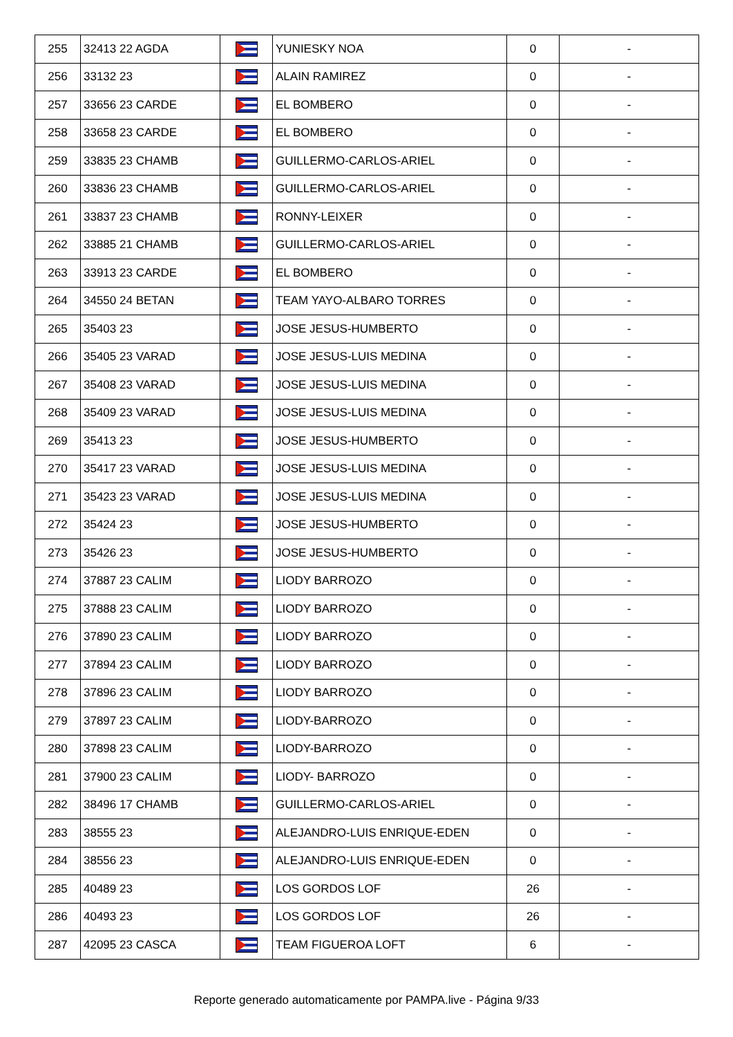| 255 | 32413 22 AGDA | | YUNIESKY NOA | 0 | - |
| 256 | 33132 23 | | ALAIN RAMIREZ | 0 | - |
| 257 | 33656 23 CARDE | | EL BOMBERO | 0 | - |
| 258 | 33658 23 CARDE | | EL BOMBERO | 0 | - |
| 259 | 33835 23 CHAMB | | GUILLERMO-CARLOS-ARIEL | 0 | - |
| 260 | 33836 23 CHAMB | | GUILLERMO-CARLOS-ARIEL | 0 | - |
| 261 | 33837 23 CHAMB | | RONNY-LEIXER | 0 | - |
| 262 | 33885 21 CHAMB | | GUILLERMO-CARLOS-ARIEL | 0 | - |
| 263 | 33913 23 CARDE | | EL BOMBERO | 0 | - |
| 264 | 34550 24 BETAN | | TEAM YAYO-ALBARO TORRES | 0 | - |
| 265 | 35403 23 | | JOSE JESUS-HUMBERTO | 0 | - |
| 266 | 35405 23 VARAD | | JOSE JESUS-LUIS MEDINA | 0 | - |
| 267 | 35408 23 VARAD | | JOSE JESUS-LUIS MEDINA | 0 | - |
| 268 | 35409 23 VARAD | | JOSE JESUS-LUIS MEDINA | 0 | - |
| 269 | 35413 23 | | JOSE JESUS-HUMBERTO | 0 | - |
| 270 | 35417 23 VARAD | | JOSE JESUS-LUIS MEDINA | 0 | - |
| 271 | 35423 23 VARAD | | JOSE JESUS-LUIS MEDINA | 0 | - |
| 272 | 35424 23 | | JOSE JESUS-HUMBERTO | 0 | - |
| 273 | 35426 23 | | JOSE JESUS-HUMBERTO | 0 | - |
| 274 | 37887 23 CALIM | | LIODY BARROZO | 0 | - |
| 275 | 37888 23 CALIM | | LIODY BARROZO | 0 | - |
| 276 | 37890 23 CALIM | | LIODY BARROZO | 0 | - |
| 277 | 37894 23 CALIM | | LIODY BARROZO | 0 | - |
| 278 | 37896 23 CALIM | | LIODY BARROZO | 0 | - |
| 279 | 37897 23 CALIM | | LIODY-BARROZO | 0 | - |
| 280 | 37898 23 CALIM | | LIODY-BARROZO | 0 | - |
| 281 | 37900 23 CALIM | | LIODY- BARROZO | 0 | - |
| 282 | 38496 17 CHAMB | | GUILLERMO-CARLOS-ARIEL | 0 | - |
| 283 | 38555 23 | | ALEJANDRO-LUIS ENRIQUE-EDEN | 0 | - |
| 284 | 38556 23 | | ALEJANDRO-LUIS ENRIQUE-EDEN | 0 | - |
| 285 | 40489 23 | | LOS GORDOS LOF | 26 | - |
| 286 | 40493 23 | | LOS GORDOS LOF | 26 | - |
| 287 | 42095 23 CASCA | | TEAM FIGUEROA LOFT | 6 | - |
Reporte generado automaticamente por PAMPA.live - Página 9/33